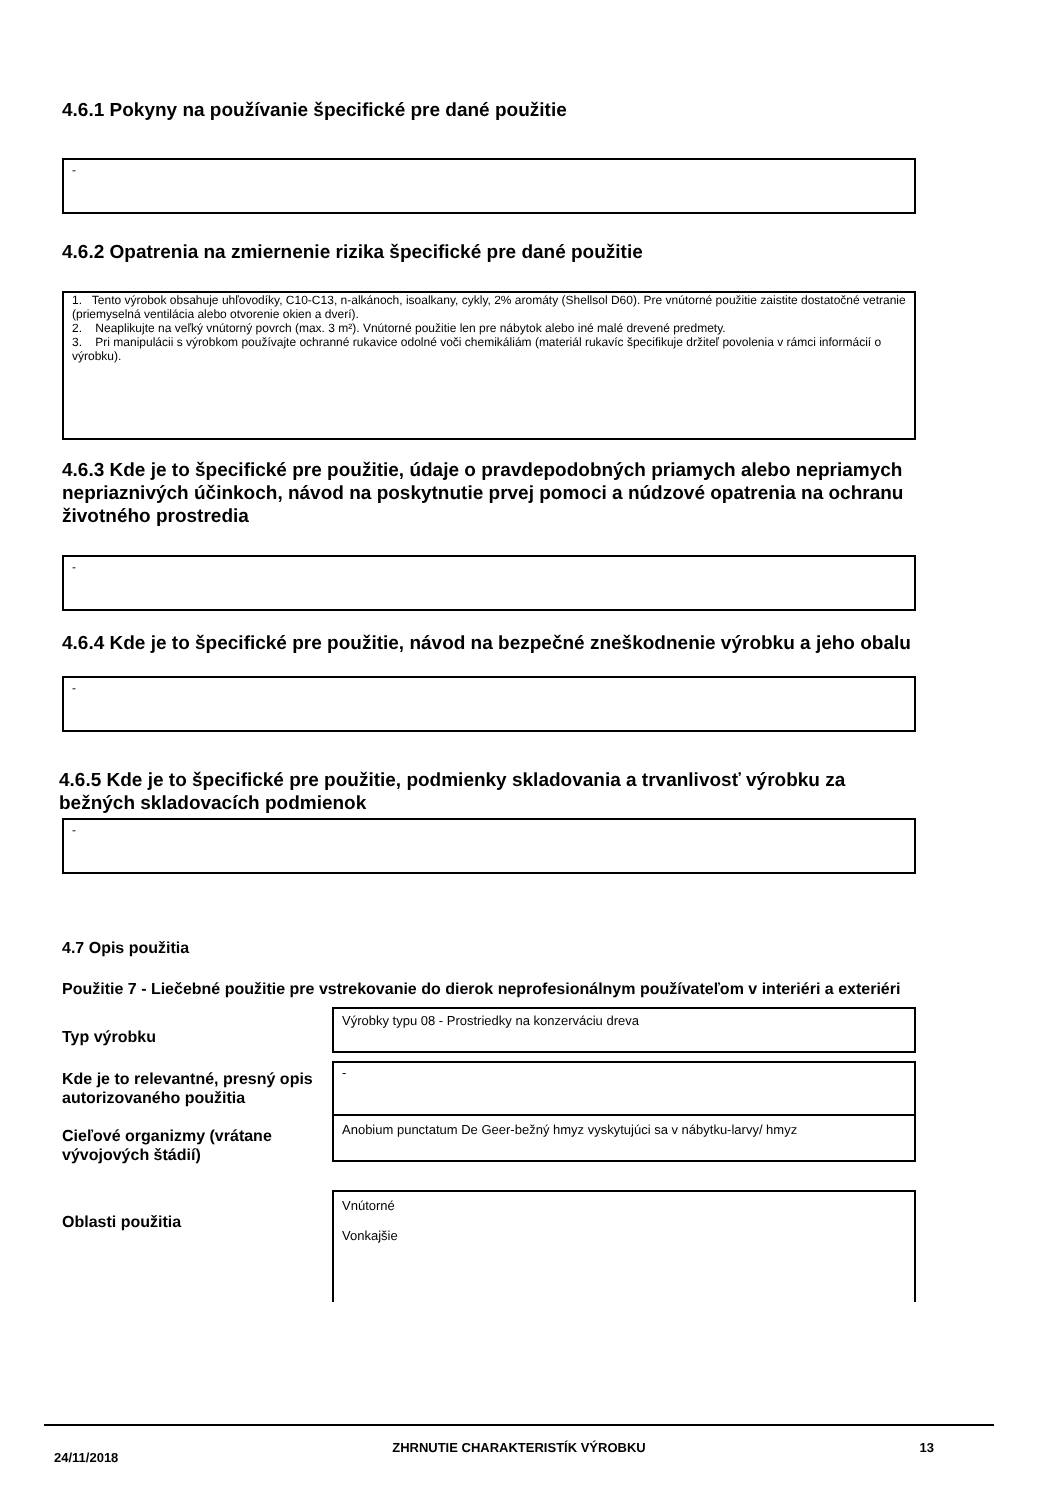4.6.1 Pokyny na používanie špecifické pre dané použitie
-
4.6.2 Opatrenia na zmiernenie rizika špecifické pre dané použitie
1. Tento výrobok obsahuje uhľovodíky, C10-C13, n-alkánoch, isoalkany, cykly, 2% aromáty (Shellsol D60). Pre vnútorné použitie zaistite dostatočné vetranie (priemyselná ventilácia alebo otvorenie okien a dverí).
2. Neaplikujte na veľký vnútorný povrch (max. 3 m²). Vnútorné použitie len pre nábytok alebo iné malé drevené predmety.
3. Pri manipulácii s výrobkom používajte ochranné rukavice odolné voči chemikáliám (materiál rukavíc špecifikuje držiteľ povolenia v rámci informácií o výrobku).
4.6.3 Kde je to špecifické pre použitie, údaje o pravdepodobných priamych alebo nepriamych nepriaznivých účinkoch, návod na poskytnutie prvej pomoci a núdzové opatrenia na ochranu životného prostredia
-
4.6.4 Kde je to špecifické pre použitie, návod na bezpečné zneškodnenie výrobku a jeho obalu
-
4.6.5 Kde je to špecifické pre použitie, podmienky skladovania a trvanlivosť výrobku za bežných skladovacích podmienok
-
4.7 Opis použitia
Použitie 7 - Liečebné použitie pre vstrekovanie do dierok neprofesionálnym používateľom v interiéri a exteriéri
Typ výrobku
Výrobky typu 08 - Prostriedky na konzerváciu dreva
Kde je to relevantné, presný opis autorizovaného použitia
-
Cieľové organizmy (vrátane vývojových štádií)
Anobium punctatum De Geer-bežný hmyz vyskytujúci sa v nábytku-larvy/ hmyz
Oblasti použitia
Vnútorné
Vonkajšie
24/11/2018 ZHRNUTIE CHARAKTERISTÍK VÝROBKU 13